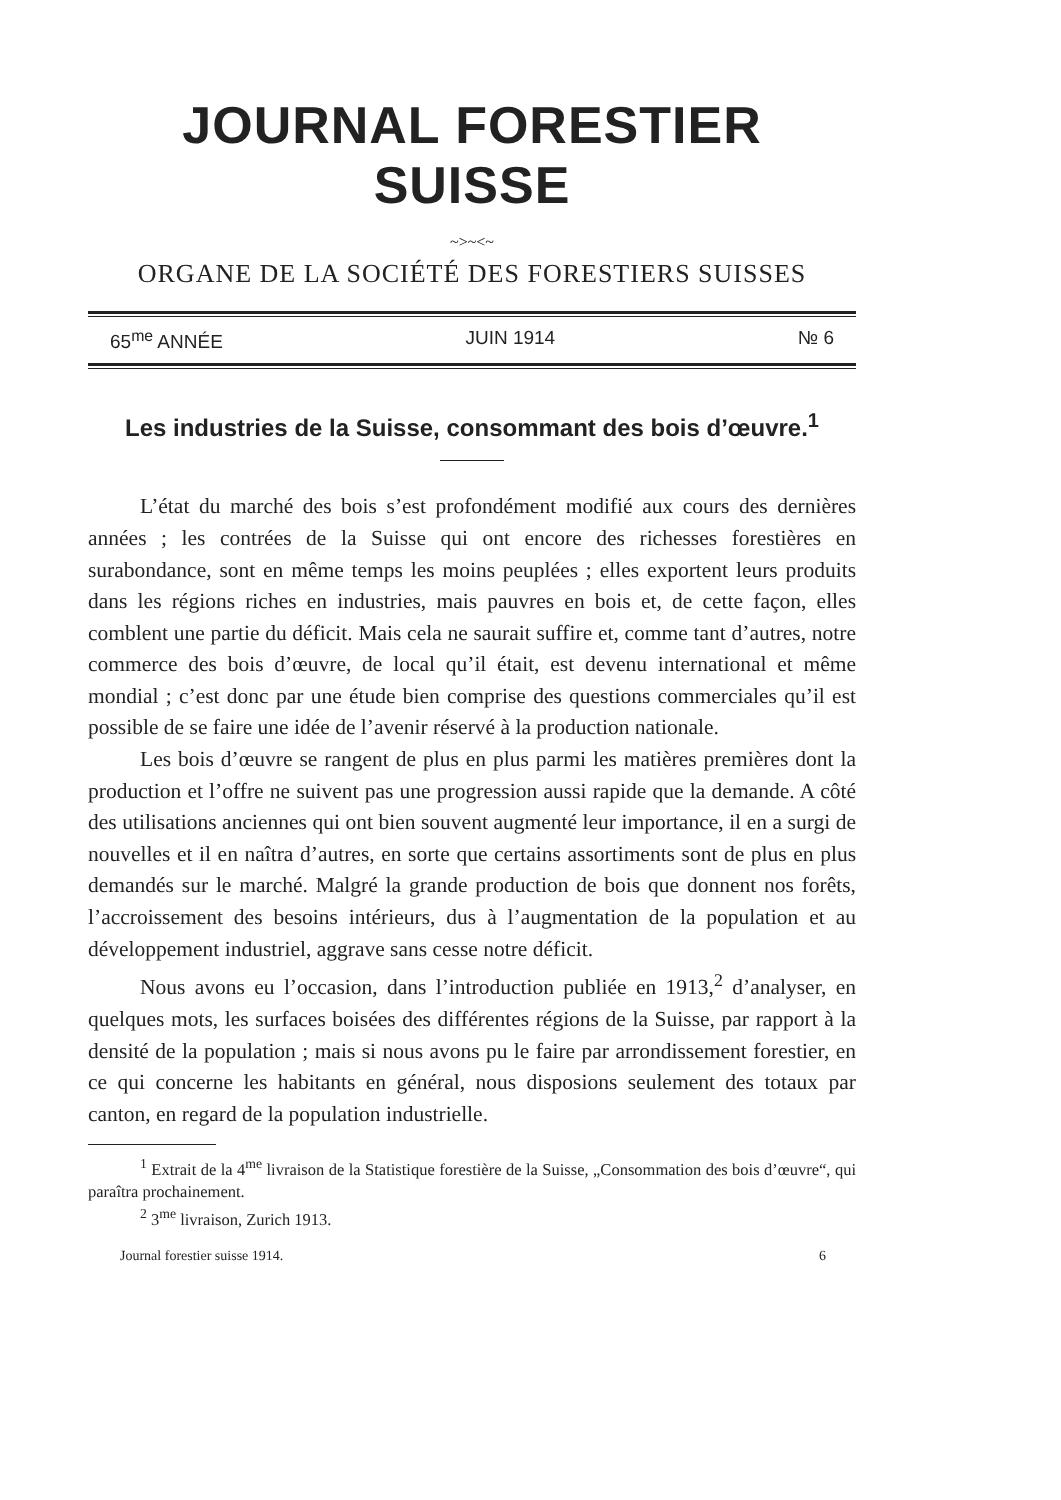JOURNAL FORESTIER SUISSE
~>~<~
ORGANE DE LA SOCIÉTÉ DES FORESTIERS SUISSES
65<sup>me</sup> ANNÉE JUIN 1914 № 6
Les industries de la Suisse, consommant des bois d’œuvre.<sup>1</sup>
L’état du marché des bois s’est profondément modifié aux cours des dernières années ; les contrées de la Suisse qui ont encore des richesses forestières en surabondance, sont en même temps les moins peuplées ; elles exportent leurs produits dans les régions riches en industries, mais pauvres en bois et, de cette façon, elles comblent une partie du déficit. Mais cela ne saurait suffire et, comme tant d’autres, notre commerce des bois d’œuvre, de local qu’il était, est devenu international et même mondial ; c’est donc par une étude bien comprise des questions commerciales qu’il est possible de se faire une idée de l’avenir réservé à la production nationale.
Les bois d’œuvre se rangent de plus en plus parmi les matières premières dont la production et l’offre ne suivent pas une progression aussi rapide que la demande. A côté des utilisations anciennes qui ont bien souvent augmenté leur importance, il en a surgi de nouvelles et il en naîtra d’autres, en sorte que certains assortiments sont de plus en plus demandés sur le marché. Malgré la grande production de bois que donnent nos forêts, l’accroissement des besoins intérieurs, dus à l’augmentation de la population et au développement industriel, aggrave sans cesse notre déficit.
Nous avons eu l’occasion, dans l’introduction publiée en 1913,<sup>2</sup> d’analyser, en quelques mots, les surfaces boisées des différentes régions de la Suisse, par rapport à la densité de la population ; mais si nous avons pu le faire par arrondissement forestier, en ce qui concerne les habitants en général, nous disposions seulement des totaux par canton, en regard de la population industrielle.
<sup>1</sup> Extrait de la 4<sup>me</sup> livraison de la Statistique forestière de la Suisse, „Consommation des bois d’œuvre“, qui paraîtra prochainement.
<sup>2</sup> 3<sup>me</sup> livraison, Zurich 1913.
Journal forestier suisse 1914. 6